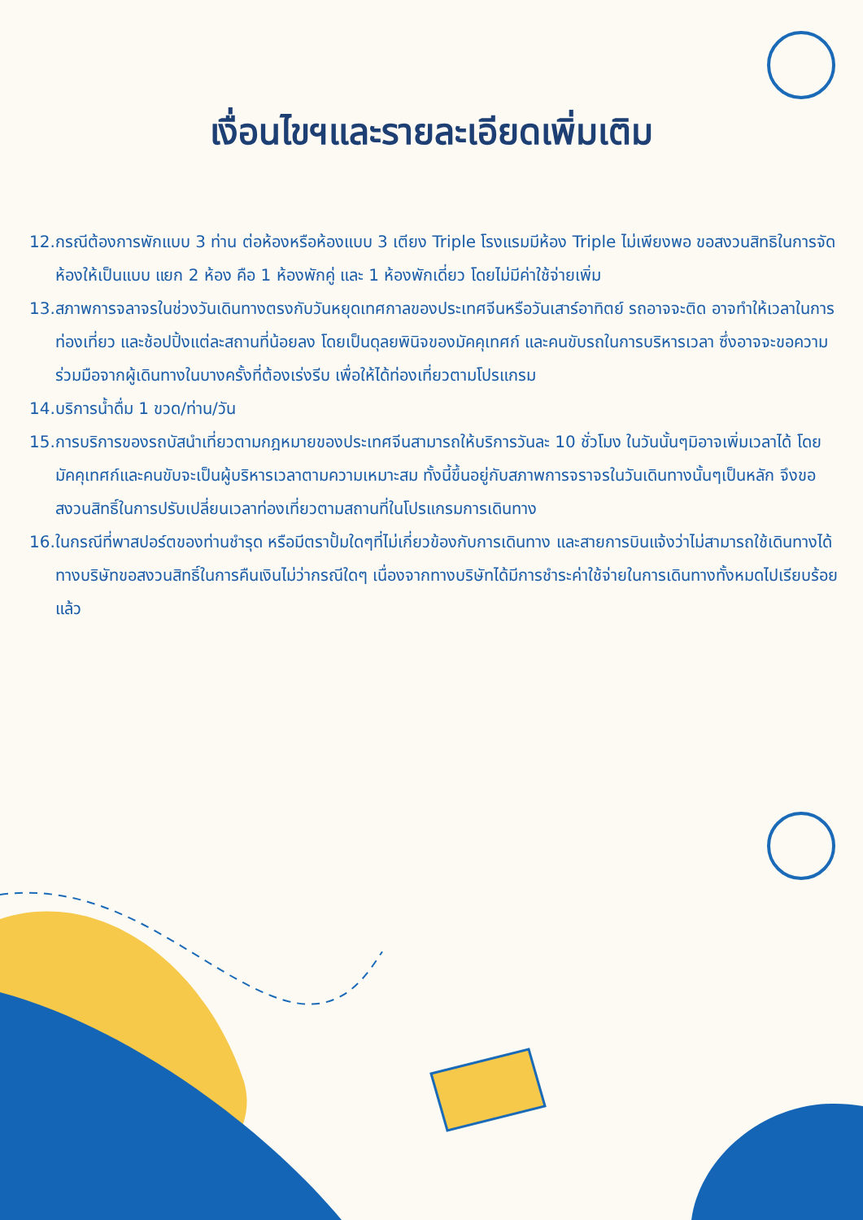เงื่อนไขฯและรายละเอียดเพิ่มเติม
12.กรณีต้องการพักแบบ 3 ท่าน ต่อห้องหรือห้องแบบ 3 เตียง Triple โรงแรมมีห้อง Triple ไม่เพียงพอ ขอสงวนสิทธิในการจัดห้องให้เป็นแบบ แยก 2 ห้อง คือ 1 ห้องพักคู่ และ 1 ห้องพักเดี่ยว โดยไม่มีค่าใช้จ่ายเพิ่ม
13.สภาพการจลาจรในช่วงวันเดินทางตรงกับวันหยุดเทศกาลของประเทศจีนหรือวันเสาร์อาทิตย์ รถอาจจะติด อาจทำให้เวลาในการท่องเที่ยว และช้อปปิ้งแต่ละสถานที่น้อยลง โดยเป็นดุลยพินิจของมัคคุเทศก์ และคนขับรถในการบริหารเวลา ซึ่งอาจจะขอความร่วมมือจากผู้เดินทางในบางครั้งที่ต้องเร่งรีบ เพื่อให้ได้ท่องเที่ยวตามโปรแกรม
14.บริการน้ำดื่ม 1 ขวด/ท่าน/วัน
15.การบริการของรถบัสนำเที่ยวตามกฎหมายของประเทศจีนสามารถให้บริการวันละ 10 ชั่วโมง ในวันนั้นๆมิอาจเพิ่มเวลาได้ โดยมัคคุเทศก์และคนขับจะเป็นผู้บริหารเวลาตามความเหมาะสม ทั้งนี้ขึ้นอยู่กับสภาพการจราจรในวันเดินทางนั้นๆเป็นหลัก จึงขอสงวนสิทธิ์ในการปรับเปลี่ยนเวลาท่องเที่ยวตามสถานที่ในโปรแกรมการเดินทาง
16.ในกรณีที่พาสปอร์ตของท่านชำรุด หรือมีตราปั้มใดๆที่ไม่เกี่ยวข้องกับการเดินทาง และสายการบินแจ้งว่าไม่สามารถใช้เดินทางได้ ทางบริษัทขอสงวนสิทธิ์ในการคืนเงินไม่ว่ากรณีใดๆ เนื่องจากทางบริษัทได้มีการชำระค่าใช้จ่ายในการเดินทางทั้งหมดไปเรียบร้อยแล้ว